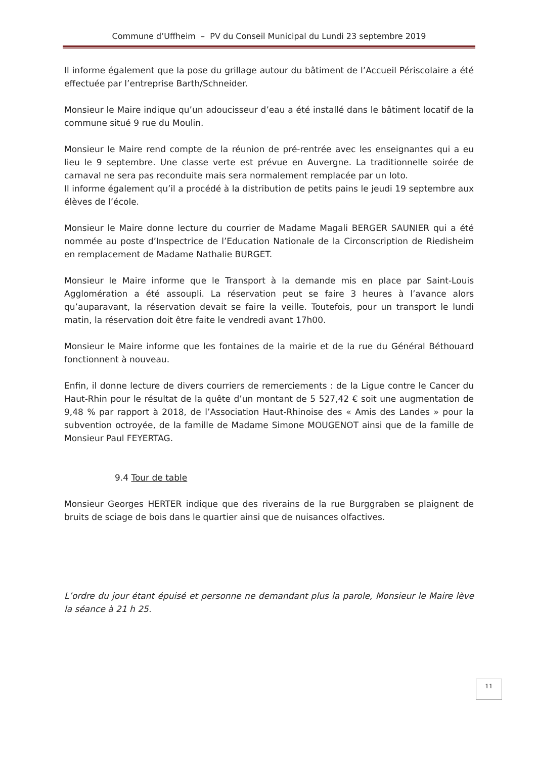Commune d’Uffheim – PV du Conseil Municipal du Lundi 23 septembre 2019
Il informe également que la pose du grillage autour du bâtiment de l’Accueil Périscolaire a été effectuée par l’entreprise Barth/Schneider.
Monsieur le Maire indique qu’un adoucisseur d’eau a été installé dans le bâtiment locatif de la commune situé 9 rue du Moulin.
Monsieur le Maire rend compte de la réunion de pré-rentrée avec les enseignantes qui a eu lieu le 9 septembre. Une classe verte est prévue en Auvergne. La traditionnelle soirée de carnaval ne sera pas reconduite mais sera normalement remplacée par un loto.
Il informe également qu’il a procédé à la distribution de petits pains le jeudi 19 septembre aux élèves de l’école.
Monsieur le Maire donne lecture du courrier de Madame Magali BERGER SAUNIER qui a été nommée au poste d’Inspectrice de l’Education Nationale de la Circonscription de Riedisheim en remplacement de Madame Nathalie BURGET.
Monsieur le Maire informe que le Transport à la demande mis en place par Saint-Louis Agglomération a été assoupli. La réservation peut se faire 3 heures à l’avance alors qu’auparavant, la réservation devait se faire la veille. Toutefois, pour un transport le lundi matin, la réservation doit être faite le vendredi avant 17h00.
Monsieur le Maire informe que les fontaines de la mairie et de la rue du Général Béthouard fonctionnent à nouveau.
Enfin, il donne lecture de divers courriers de remerciements : de la Ligue contre le Cancer du Haut-Rhin pour le résultat de la quête d’un montant de 5 527,42 € soit une augmentation de 9,48 % par rapport à 2018, de l’Association Haut-Rhinoise des « Amis des Landes » pour la subvention octroyée, de la famille de Madame Simone MOUGENOT ainsi que de la famille de Monsieur Paul FEYERTAG.
9.4 Tour de table
Monsieur Georges HERTER indique que des riverains de la rue Burggraben se plaignent de bruits de sciage de bois dans le quartier ainsi que de nuisances olfactives.
L’ordre du jour étant épuisé et personne ne demandant plus la parole, Monsieur le Maire lève la séance à 21 h 25.
11